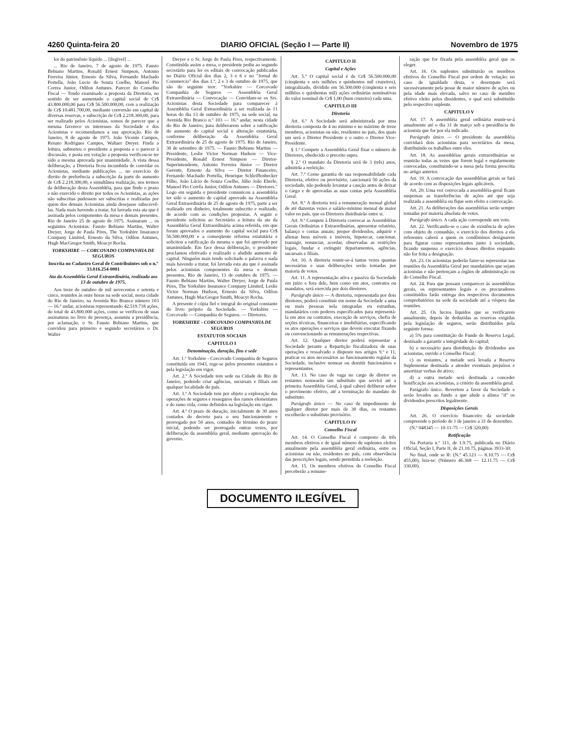4260 Quinta-feira 20 DIARIO OFICIAL (Seção I — Parte II) Novembro de 1975
lor do patrimônio líquido ... [ilegível] ...
... Rio de Janeiro, 7 de agosto de 1975. Fausto Bebiano Martins, Ronald Ernest Simpson, Antonio Ferreira Júnior, Ernesto da Silva, Fernando Machado Portella, João Lucio de Souza Coelho, Manoel Pio Correa Junior, Odilon Antunes. Parecer do Conselho Fiscal — Tendo examinado a proposta da Diretoria, no sentido de ser aumentado o capital social de Cr$ 43.800.000,00 para Cr$ 56.500.000,00, com a realização de Cr$ 10.481.700,00, mediante conversão em capital de diversas reservas, e subscrição de Cr$ 2.218.300,00, para ser realizado pelos Acionistas, somos de parecer que a mesma favorece os interesses da Sociedade e dos Acionistas e recomendamos a sua aprovação. Rio de Janeiro, 8 de agosto de 1975. João Vicente Campos, Renato Rodrigues Campos, Waltaer Dreyer. Finda a leitura, submeteu o presidente a proposta e o parecer à discussão, e posta em votação a proposta verificou-se ter sido a mesma aprovada por unanimidade. A vista dessa deliberação, a Diretoria ficou incumbida de convidar os Acionistas, mediante publicações ... no exercício do direito de preferência a subscrição da parte do aumento de Cr$ 2.218.300,00, e simultânea realização, nos termos da deliberação desta Assembléia, para que findo o prazo e não exercido o direito por todos os Acionistas, as ações não subscritas pudessem ser subscritas e realizadas por quem dos demais Acionistas ainda desejasse subscrevê-las. Nada mais havendo a tratar, foi lavrada esta ata que é assinada pelos componentes da mesa e demais presentes. Rio de Janeiro 25 de agosto de 1975. Assinaram ... os seguintes Acionistas: Fausto Bebiano Martins, Walter Dreyer, Jorge de Paula Pires, The Yorkshire Insurance Company Limited, Ernesto da Silva, Odilon Antunes, Hugh MacGregor Smith, Moacyr Rocha.
YORKSHIRE — CORCOVADO COMPANHIA DE SEGUROS
Inscrita no Cadastro Geral de Contribuintes sob o n.º 33.016.254-0001
Ata da Assembléia Geral Extraordinária, realizada aos 13 de outubro de 1975.
Aos treze de outubro de mil novecentos e setenta e cinco, reunidos às onze horas na sede social, nesta cidade do Rio de Janeiro, na Avenida Rio Branco número 103 — 16.º andar, acionistas representando 42.519.718 ações, do total de 43.800.000 ações, como se verificou de suas assinaturas no livro de presença, assumiu a presidência, por aclamação, o Sr. Fausto Bebiano Martins, que convidou para primeiro e segundo secretários o Dr. Walter
Dreyer e o Sr. Jorge de Paula Pires, respectivamente. Constituída assim a mesa, o presidente pediu ao segundo secretário para ler os editais de convocação publicados no Diário Oficial dos dias 2, 3 e 6 e no "Jornal do Commercio" dos dias 1.º, 2 e 3 de outubro de 1975, que são do seguinte teor: "Yorkshire — Corcovado Companhia de Seguros — Assembléia Geral Extraordinária — Convocação — Convidam-se os Srs. Acionistas desta Sociedade para comparecer à Assembléia Geral Extraordinária a ser realizada às 11 horas do dia 13 de outubro de 1975, na sede social, na Avenida Rio Branco n.º 103 — 16.º andar, nesta cidade do Rio de Janeiro, para deliberarem sobre a ratificação do aumento do capital social e alteração estatutária, conforme deliberação da Assembléia Geral Extraordinária de 25 de agosto de 1975. Rio de Janeiro, 30 de setembro de 1975. — Fausto Bebiano Martins — Presidente, Leslie Victor Norman Hudson — Vice-Presidente, Ronald Ernest Simpson — Diretor-Superintendente, Antonio Ferreira Júnior — Diretor Gerente, Ernesto da Silva — Diretor Financeiro, Fernando Machado Portella, Henrique Schleiffenbecker Filho, João Lúcio de Souza Coelho, Júlio João Eberle, Manoel Pio Corrêa Junior, Odilon Antunes — Diretores." Logo em seguida o presidente comunicou a assembléia ter sido o aumento de capital aprovado na Assembléia Geral Extraordinária de 25 de agosto de 1975, parte a ser realizado em dinheiro, totalmente subscrito e realizado, de acordo com as condições propostas. A seguir o presidente solicitou ao Secretário a leitura da ata da Assembléia Geral Extraordinária acima referida, em que foram aprovados o aumento do capital social para Cr$ 56.500.000,00 e a conseqüente reforma estatutária e solicitou a ratificação da mesma o que foi aprovado por unanimidade. Em face dessa deliberação, o presidente proclamou efetivado e realizado o aludido aumento de capital. Ninguém mais tendo solicitado o palavra e nada mais havendo a tratar, foi lavrada esta ata que é assinada pelos acionistas componentes da mesa e demais presentes. Rio de Janeiro, 13 de outubro de 1975. — Fausto Bebiano Martins, Walter Dreyer, Jorge de Paula Pires, The Yorkshire Insurance Company Limited, Leslie Victor Norman Hudson, Ernesto da Silva, Odilon Antunes, Hugh MacGregor Smith, Moacyr Rocha.
A presente é cópia fiel e integral do original constante do livro próprio da Sociedade. — Yorkshire — Corcovado — Companhia de Seguros. — Diretores.
YORKSHIRE - CORCOVADO COMPANHIA DE SEGUROS
ESTATUTOS SOCIAIS
CAPITULO I
Denominação, duração, fins e sede
Art. 1.º Yorkshire - Corcovado Companhia de Seguros constituída em 1943, rege-se pelos presentes estatutos e pela legislação em vigor.
Art. 2.º A Sociedade tem sede na Cidade do Rio de Janeiro, podendo criar agências, sucursais e filiais em qualquer localidade do país.
Art. 3.º A Sociedade tem por objeto a exploração das operações de seguros e resseguros dos ramos elementares e do ramo vida, como definidos na legislação em vigor.
Art. 4.º O prazo de duração, inicialmente de 30 anos contados do decreto para o seu funcionamento e prorrogado por 50 anos, contados do término do prazo inicial, podendo ser prorrogado outras vezes, por deliberação da assembléia geral, mediante aprovação do governo.
CAPITULO II
Capital e Ações
Art. 5.º O capital social é de Cr$ 56.500.000,00 (cinqüenta e seis milhões e quinhentos mil cruzeiros), integralizado, dividido em 56.500.000 (cinqüenta e seis milhões e quinhentas mil) ações ordinárias nominativas do valor nominal de Cr$ 1,00 (hum cruzeiro) cada uma.
CAPITULO III
Diretoria
Art. 6.º A Sociedade será administrada por uma diretoria composta de 4 no mínimo e no máximo de treze membros, acionistas ou não, residentes no país, dos quais um será o Diretor Presidente e o outro o Diretor Vice-Presidente.
§ 1.º Compete a Assembléia Geral fixar o número de Diretores, obedecido o preceito supra.
§ 2.º O mandato da Diretoria será de 3 (três) anos, admitida a reeleição.
Art. 7.º Como garantia de sua responsabilidade cada Diretoria, efetivo ou provisório, caucionará 50 ações da sociedade, não podendo levantar a caução antes de deixar o cargo e de aprovadas as suas contas pela Assembléia Geral.
Art. 8.º A diretoria terá a remuneração mensal global de até duzentas vezes o salário-mínimo mensal de maior valor no país, que os Diretores distribuirão entre si.
Art. 9.º Compete à Diretoria convocar as Assembléias Gerais Ordinárias e Extraordinárias, apresentar relatório, balanço e contas anuais; propor dividendos, adquirir e alienar bens móveis e imóveis, hipotecar, caucionar, transigir, renunciar, acordar, observadas as restrições legais, fundar e extinguir departamentos, agências, sucursais e filiais.
Art. 10. A diretoria reunir-se-á tantas vezes quantas necessárias e suas deliberações serão tomadas por maioria de votos.
Art. 11. A representação ativa e passiva da Sociedade em juízo e fora dele, bem como em atos, contratos ou mandatos, será exercida por dois diretores.
Parágrafo único — A diretoria, representada por dois diretores, poderá constituir em nome da Sociedade a uma ou mais pessoas nela integradas ou estranhas, mandatários com poderes especificados para representá-la em atos ou contratos, execução de serviços, chefia de seções técnicas, financeiras e imobiliárias, especificando os atos operações e serviços que devem executar fixando ou convencionando as remunerações respectivas.
Art. 12. Qualquer diretor poderá representar a Sociedade perante a Repartição fiscalizadora de suas operações e ressalvado o disposto nos artigos 9.º e 11, praticar os atos necessários ao funcionamento regular da Sociedade, inclusive nomear ou demitir funcionários e representantes.
Art. 13. No caso de vaga no cargo de diretor os restantes nomearão um substituto que servirá até a primeira Assembléia Geral, à qual caberá deliberar sobre o provimento efetivo, até a terminação do mandato do substituto.
Parágrafo único — No caso de impedimento de qualquer diretor por mais de 30 dias, os restantes escolherão o substituto provisório.
CAPITULO IV
Conselho Fiscal
Art. 14. O Conselho Fiscal é composto de três membros efetivos e de igual número de suplentes eleitos anualmente pela assembléia geral ordinária, entre os acionistas ou não, residentes no país, com observância das prescrições legais, sendo permitida a reeleição.
Art. 15. Os membros efetivos do Conselho Fiscal perceberão a remune-
ração que for fixada pela assembléia geral que os eleger.
Art. 16. Os suplentes substituirão os membros efetivos do Conselho Fiscal por ordem de votação; no caso de igualdade desta, o desempate será sucessivamente pela posse de maior número de ações ou pela idade mais elevada, salvo no caso de membro efetivo eleito pelos dissidentes, o qual será substituído pelo respectivo suplente.
CAPITULO V
Art. 17. A assembléia geral ordinária reunir-se-á anualmente até o dia 31 de março sob a presidência do acionista que for por ela indicado.
Parágrafo único — O presidente da assembléia convidará dois acionistas para secretários da mesa, distribuindo os trabalhos entre eles.
Art. 18. As assembléias gerais extraordinárias se reunirão todas as vezes que forem legal e regularmente convocadas, constituindo-se a mesa pela forma prescrita no artigo anterior.
Art. 19. A convocação das assembléias gerais se fará de acordo com as disposições legais aplicáveis.
Art. 20. Uma vez convocada a assembléia-geral ficam suspensas as transferências de ações até que seja realizada a assembléia ou fique sem efeito a convocação.
Art. 21. As deliberações das assembléias serão sempre tomadas por maioria absoluta de votos.
Parágrafo único. A cada ação corresponde um voto.
Art. 22. Verificando-se o caso de existência de ações com objeto de comunhão, o exercício dos direitos a ela referentes caberá a quem os condôminos designarem para figurar como representantes junto à sociedade, ficando suspenso o exercício desses direitos enquanto não for feita a designação.
Art. 23. Os acionistas poderão fazer-se representar nas reuniões da Assembléia Geral por mandatários que sejam acionistas e não pertençam a órgãos de administração ou do Conselho Fiscal.
Art. 24. Para que possam comparecer às assembléias gerais, os representantes legais e os procuradores constituídos farão entrega dos respectivos documentos comprobatórios na sede da sociedade até a véspera das reuniões.
Art. 25. Os lucros líquidos que se verificarem anualmente, depois de deduzidas as reservas exigidas pela legislação de seguros, serão distribuídos pela seguinte forma:
a) 5% para constituição do Fundo de Reserva Legal, destinado a garantir a integridade do capital;
b) o necessário para distribuição de dividendos aos acionistas, ouvido o Conselho Fiscal;
c) os restantes, a metade será levada a Reserva Suplementar destinada a atender eventuais prejuízos e amortizar verbas do ativo;
d) a outra metade será destinada a conceder bonificação aos acionistas, a critério da assembléia geral.
Parágrafo único. Revertem a favor da Sociedade e serão levados ao fundo a que alude a alínea "d" os dividendos prescritos legalmente.
Disposições Gerais
Art. 26. O exercício financeiro da sociedade compreende o período de 1 de janeiro a 31 de dezembro.
(N.º 048345 — 10-11-75 — Cr$ 320,00)
Retificação
Na Portaria n.º 311, de 1.9.75, publicada no Diário Oficial, Seção I, Parte II, de 21.10.75, páginas 3933-30:
No final, onde se lê: (N.º 45.123 — 8.10.75 — Cr$ 455,00), leia-se: (Número 46.368 — 12.11.75 — Cr$ 330,00).
DOCUMENTO ILEGÍVEL